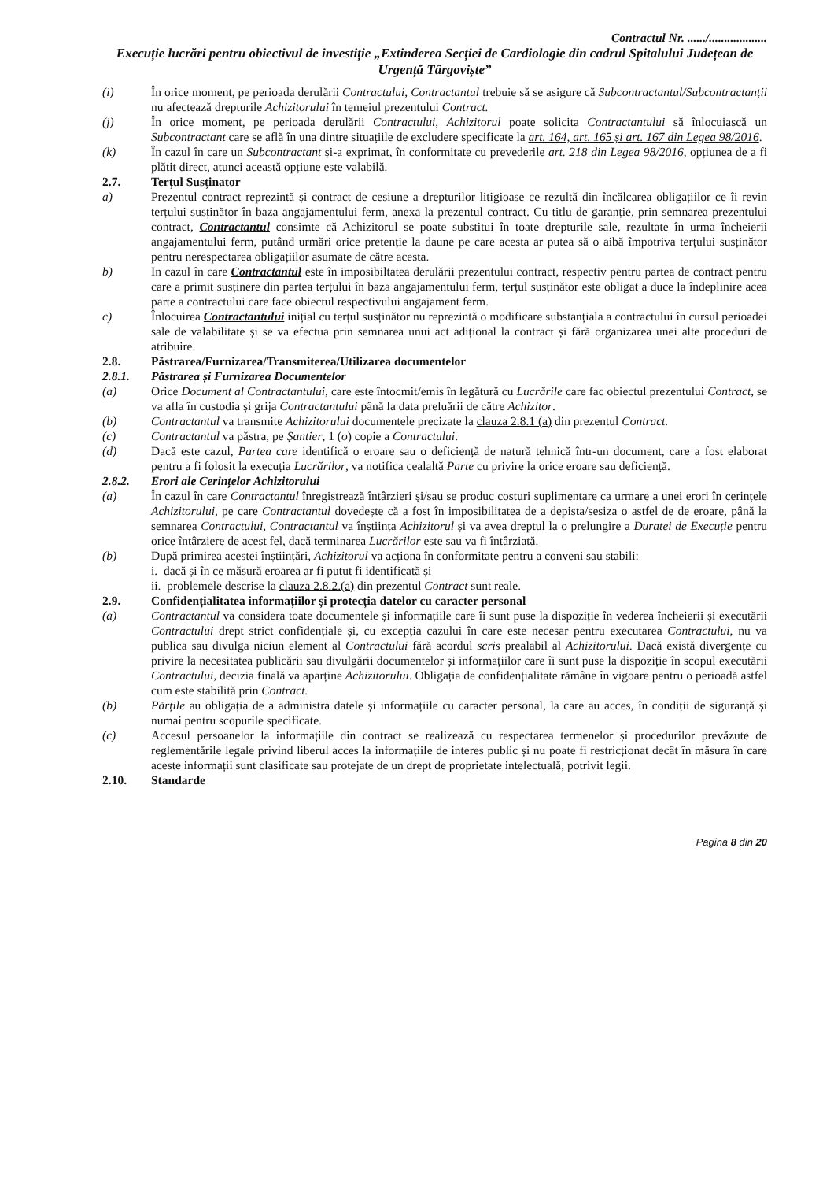Contractul Nr. ....../...................
Execuție lucrări pentru obiectivul de investiție „Extinderea Secției de Cardiologie din cadrul Spitalului Județean de Urgență Târgoviște”
(i) În orice moment, pe perioada derulării Contractului, Contractantul trebuie să se asigure că Subcontractantul/Subcontractanții nu afectează drepturile Achizitorului în temeiul prezentului Contract.
(j) În orice moment, pe perioada derulării Contractului, Achizitorul poate solicita Contractantului să înlocuiască un Subcontractant care se află în una dintre situațiile de excludere specificate la art. 164, art. 165 și art. 167 din Legea 98/2016.
(k) În cazul în care un Subcontractant și-a exprimat, în conformitate cu prevederile art. 218 din Legea 98/2016, opțiunea de a fi plătit direct, atunci această opțiune este valabilă.
2.7. Terțul Susținator
a) Prezentul contract reprezintă și contract de cesiune a drepturilor litigioase ce rezultă din încălcarea obligațiilor ce îi revin terțului susținător în baza angajamentului ferm, anexa la prezentul contract. Cu titlu de garanție, prin semnarea prezentului contract, Contractantul consimte că Achizitorul se poate substitui în toate drepturile sale, rezultate în urma încheierii angajamentului ferm, putând urmări orice pretenție la daune pe care acesta ar putea să o aibă împotriva terțului susținător pentru nerespectarea obligațiilor asumate de către acesta.
b) In cazul în care Contractantul este în imposibiltatea derulării prezentului contract, respectiv pentru partea de contract pentru care a primit susținere din partea terțului în baza angajamentului ferm, terțul susținător este obligat a duce la îndeplinire acea parte a contractului care face obiectul respectivului angajament ferm.
c) Înlocuirea Contractantului inițial cu terțul susținător nu reprezintă o modificare substanțiala a contractului în cursul perioadei sale de valabilitate și se va efectua prin semnarea unui act adițional la contract și fără organizarea unei alte proceduri de atribuire.
2.8. Păstrarea/Furnizarea/Transmiterea/Utilizarea documentelor
2.8.1. Păstrarea și Furnizarea Documentelor
(a) Orice Document al Contractantului, care este întocmit/emis în legătură cu Lucrările care fac obiectul prezentului Contract, se va afla în custodia și grija Contractantului până la data preluării de către Achizitor.
(b) Contractantul va transmite Achizitorului documentele precizate la clauza 2.8.1 (a) din prezentul Contract.
(c) Contractantul va păstra, pe Șantier, 1 (o) copie a Contractului.
(d) Dacă este cazul, Partea care identifică o eroare sau o deficiență de natură tehnică într-un document, care a fost elaborat pentru a fi folosit la execuția Lucrărilor, va notifica cealaltă Parte cu privire la orice eroare sau deficiență.
2.8.2. Erori ale Cerințelor Achizitorului
(a) În cazul în care Contractantul înregistrează întârzieri și/sau se produc costuri suplimentare ca urmare a unei erori în cerințele Achizitorului, pe care Contractantul dovedește că a fost în imposibilitatea de a depista/sesiza o astfel de de eroare, până la semnarea Contractului, Contractantul va înștiința Achizitorul și va avea dreptul la o prelungire a Duratei de Execuție pentru orice întârziere de acest fel, dacă terminarea Lucrărilor este sau va fi întârziată.
(b) După primirea acestei înștiințări, Achizitorul va acționa în conformitate pentru a conveni sau stabili:
i. dacă și în ce măsură eroarea ar fi putut fi identificată și
ii. problemele descrise la clauza 2.8.2.(a) din prezentul Contract sunt reale.
2.9. Confidențialitatea informațiilor și protecția datelor cu caracter personal
(a) Contractantul va considera toate documentele și informațiile care îi sunt puse la dispoziție în vederea încheierii și executării Contractului drept strict confidențiale și, cu excepția cazului în care este necesar pentru executarea Contractului, nu va publica sau divulga niciun element al Contractului fără acordul scris prealabil al Achizitorului. Dacă există divergențe cu privire la necesitatea publicării sau divulgării documentelor și informațiilor care îi sunt puse la dispoziție în scopul executării Contractului, decizia finală va aparține Achizitorului. Obligația de confidențialitate rămâne în vigoare pentru o perioadă astfel cum este stabilită prin Contract.
(b) Părțile au obligația de a administra datele și informațiile cu caracter personal, la care au acces, în condiții de siguranță și numai pentru scopurile specificate.
(c) Accesul persoanelor la informațiile din contract se realizează cu respectarea termenelor și procedurilor prevăzute de reglementările legale privind liberul acces la informațiile de interes public și nu poate fi restricționat decât în măsura în care aceste informații sunt clasificate sau protejate de un drept de proprietate intelectuală, potrivit legii.
2.10. Standarde
Pagina 8 din 20